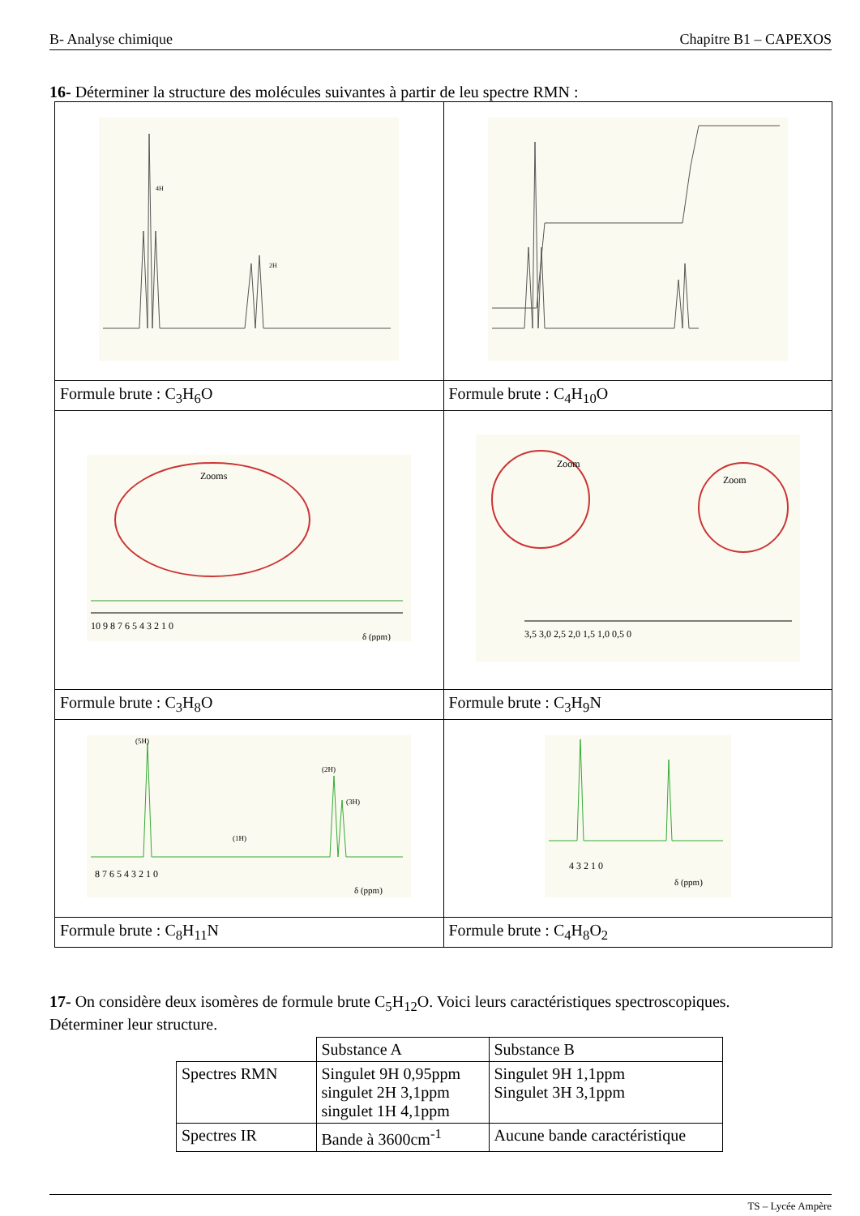B- Analyse chimique Chapitre B1 – CAPEXOS
16- Déterminer la structure des molécules suivantes à partir de leu spectre RMN :
| 4H 2H | |
| Formule brute : C<sub>3</sub>H<sub>6</sub>O | Formule brute : C<sub>4</sub>H<sub>10</sub>O |
| Zooms 10 9 8 7 6 5 4 3 2 1 0 δ (ppm) | Zoom Zoom 3,5 3,0 2,5 2,0 1,5 1,0 0,5 0 |
| Formule brute : C<sub>3</sub>H<sub>8</sub>O | Formule brute : C<sub>3</sub>H<sub>9</sub>N |
| (5H) (2H) (3H) (1H) 8 7 6 5 4 3 2 1 0 δ (ppm) | 4 3 2 1 0 δ (ppm) |
| Formule brute : C<sub>8</sub>H<sub>11</sub>N | Formule brute : C<sub>4</sub>H<sub>8</sub>O<sub>2</sub> |
17- On considère deux isomères de formule brute C<sub>5</sub>H<sub>12</sub>O. Voici leurs caractéristiques spectroscopiques.
Déterminer leur structure.
| | Substance A | Substance B |
| Spectres RMN | Singulet 9H 0,95ppm singulet 2H 3,1ppm singulet 1H 4,1ppm | Singulet 9H 1,1ppm Singulet 3H 3,1ppm |
| Spectres IR | Bande à 3600cm<sup>-1</sup> | Aucune bande caractéristique |
TS – Lycée Ampère